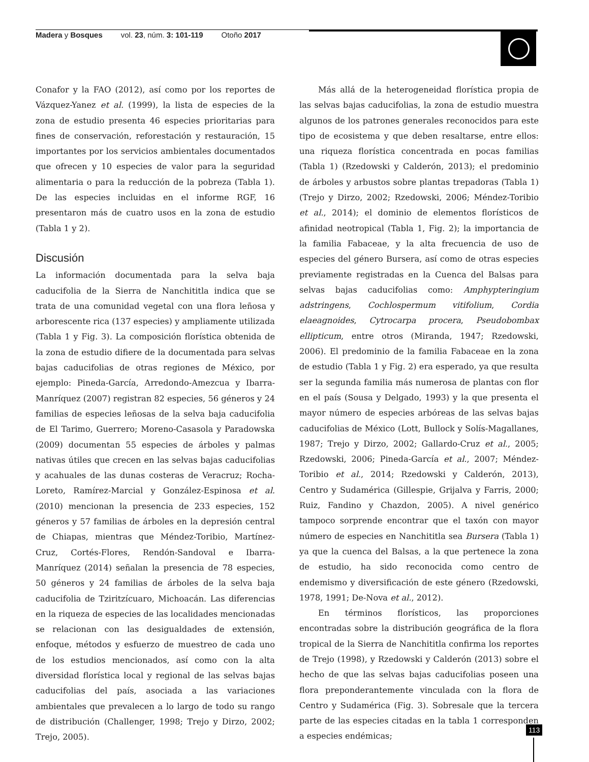Madera y Bosques vol. 23, núm. 3: 101-119 Otoño 2017
Conafor y la FAO (2012), así como por los reportes de Vázquez-Yanez et al. (1999), la lista de especies de la zona de estudio presenta 46 especies prioritarias para fines de conservación, reforestación y restauración, 15 importantes por los servicios ambientales documentados que ofrecen y 10 especies de valor para la seguridad alimentaria o para la reducción de la pobreza (Tabla 1). De las especies incluidas en el informe RGF, 16 presentaron más de cuatro usos en la zona de estudio (Tabla 1 y 2).
Discusión
La información documentada para la selva baja caducifolia de la Sierra de Nanchititla indica que se trata de una comunidad vegetal con una flora leñosa y arborescente rica (137 especies) y ampliamente utilizada (Tabla 1 y Fig. 3). La composición florística obtenida de la zona de estudio difiere de la documentada para selvas bajas caducifolias de otras regiones de México, por ejemplo: Pineda-García, Arredondo-Amezcua y Ibarra-Manríquez (2007) registran 82 especies, 56 géneros y 24 familias de especies leñosas de la selva baja caducifolia de El Tarimo, Guerrero; Moreno-Casasola y Paradowska (2009) documentan 55 especies de árboles y palmas nativas útiles que crecen en las selvas bajas caducifolias y acahuales de las dunas costeras de Veracruz; Rocha-Loreto, Ramírez-Marcial y González-Espinosa et al. (2010) mencionan la presencia de 233 especies, 152 géneros y 57 familias de árboles en la depresión central de Chiapas, mientras que Méndez-Toribio, Martínez-Cruz, Cortés-Flores, Rendón-Sandoval e Ibarra-Manríquez (2014) señalan la presencia de 78 especies, 50 géneros y 24 familias de árboles de la selva baja caducifolia de Tziritzícuaro, Michoacán. Las diferencias en la riqueza de especies de las localidades mencionadas se relacionan con las desigualdades de extensión, enfoque, métodos y esfuerzo de muestreo de cada uno de los estudios mencionados, así como con la alta diversidad florística local y regional de las selvas bajas caducifolias del país, asociada a las variaciones ambientales que prevalecen a lo largo de todo su rango de distribución (Challenger, 1998; Trejo y Dirzo, 2002; Trejo, 2005).
Más allá de la heterogeneidad florística propia de las selvas bajas caducifolias, la zona de estudio muestra algunos de los patrones generales reconocidos para este tipo de ecosistema y que deben resaltarse, entre ellos: una riqueza florística concentrada en pocas familias (Tabla 1) (Rzedowski y Calderón, 2013); el predominio de árboles y arbustos sobre plantas trepadoras (Tabla 1) (Trejo y Dirzo, 2002; Rzedowski, 2006; Méndez-Toribio et al., 2014); el dominio de elementos florísticos de afinidad neotropical (Tabla 1, Fig. 2); la importancia de la familia Fabaceae, y la alta frecuencia de uso de especies del género Bursera, así como de otras especies previamente registradas en la Cuenca del Balsas para selvas bajas caducifolias como: Amphypteringium adstringens, Cochlospermum vitifolium, Cordia elaeagnoides, Cytrocarpa procera, Pseudobombax ellipticum, entre otros (Miranda, 1947; Rzedowski, 2006). El predominio de la familia Fabaceae en la zona de estudio (Tabla 1 y Fig. 2) era esperado, ya que resulta ser la segunda familia más numerosa de plantas con flor en el país (Sousa y Delgado, 1993) y la que presenta el mayor número de especies arbóreas de las selvas bajas caducifolias de México (Lott, Bullock y Solís-Magallanes, 1987; Trejo y Dirzo, 2002; Gallardo-Cruz et al., 2005; Rzedowski, 2006; Pineda-García et al., 2007; Méndez-Toribio et al., 2014; Rzedowski y Calderón, 2013), Centro y Sudamérica (Gillespie, Grijalva y Farris, 2000; Ruiz, Fandino y Chazdon, 2005). A nivel genérico tampoco sorprende encontrar que el taxón con mayor número de especies en Nanchititla sea Bursera (Tabla 1) ya que la cuenca del Balsas, a la que pertenece la zona de estudio, ha sido reconocida como centro de endemismo y diversificación de este género (Rzedowski, 1978, 1991; De-Nova et al., 2012).
En términos florísticos, las proporciones encontradas sobre la distribución geográfica de la flora tropical de la Sierra de Nanchititla confirma los reportes de Trejo (1998), y Rzedowski y Calderón (2013) sobre el hecho de que las selvas bajas caducifolias poseen una flora preponderantemente vinculada con la flora de Centro y Sudamérica (Fig. 3). Sobresale que la tercera parte de las especies citadas en la tabla 1 corresponden a especies endémicas;
113